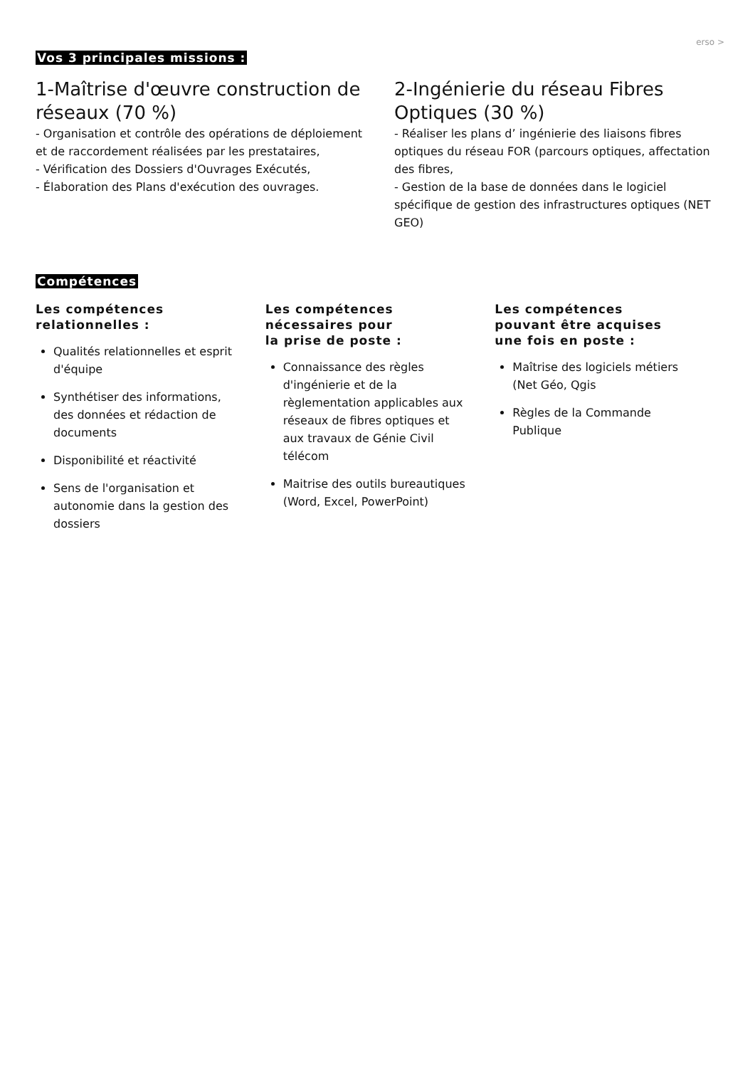erso >
Vos 3 principales missions :
1-Maîtrise d'œuvre construction de réseaux (70 %)
- Organisation et contrôle des opérations de déploiement et de raccordement réalisées par les prestataires,
- Vérification des Dossiers d'Ouvrages Exécutés,
- Élaboration des Plans d'exécution des ouvrages.
2-Ingénierie du réseau Fibres Optiques (30 %)
- Réaliser les plans d’ ingénierie des liaisons fibres optiques du réseau FOR (parcours optiques, affectation des fibres,
- Gestion de la base de données dans le logiciel spécifique de gestion des infrastructures optiques (NET GEO)
Compétences
Les compétences
relationnelles :
Qualités relationnelles et esprit d'équipe
Synthétiser des informations, des données et rédaction de documents
Disponibilité et réactivité
Sens de l'organisation et autonomie dans la gestion des dossiers
Les compétences
nécessaires pour
la prise de poste :
Connaissance des règles d'ingénierie et de la règlementation applicables aux réseaux de fibres optiques et aux travaux de Génie Civil télécom
Maitrise des outils bureautiques (Word, Excel, PowerPoint)
Les compétences
pouvant être acquises
une fois en poste :
Maîtrise des logiciels métiers (Net Géo, Qgis
Règles de la Commande Publique